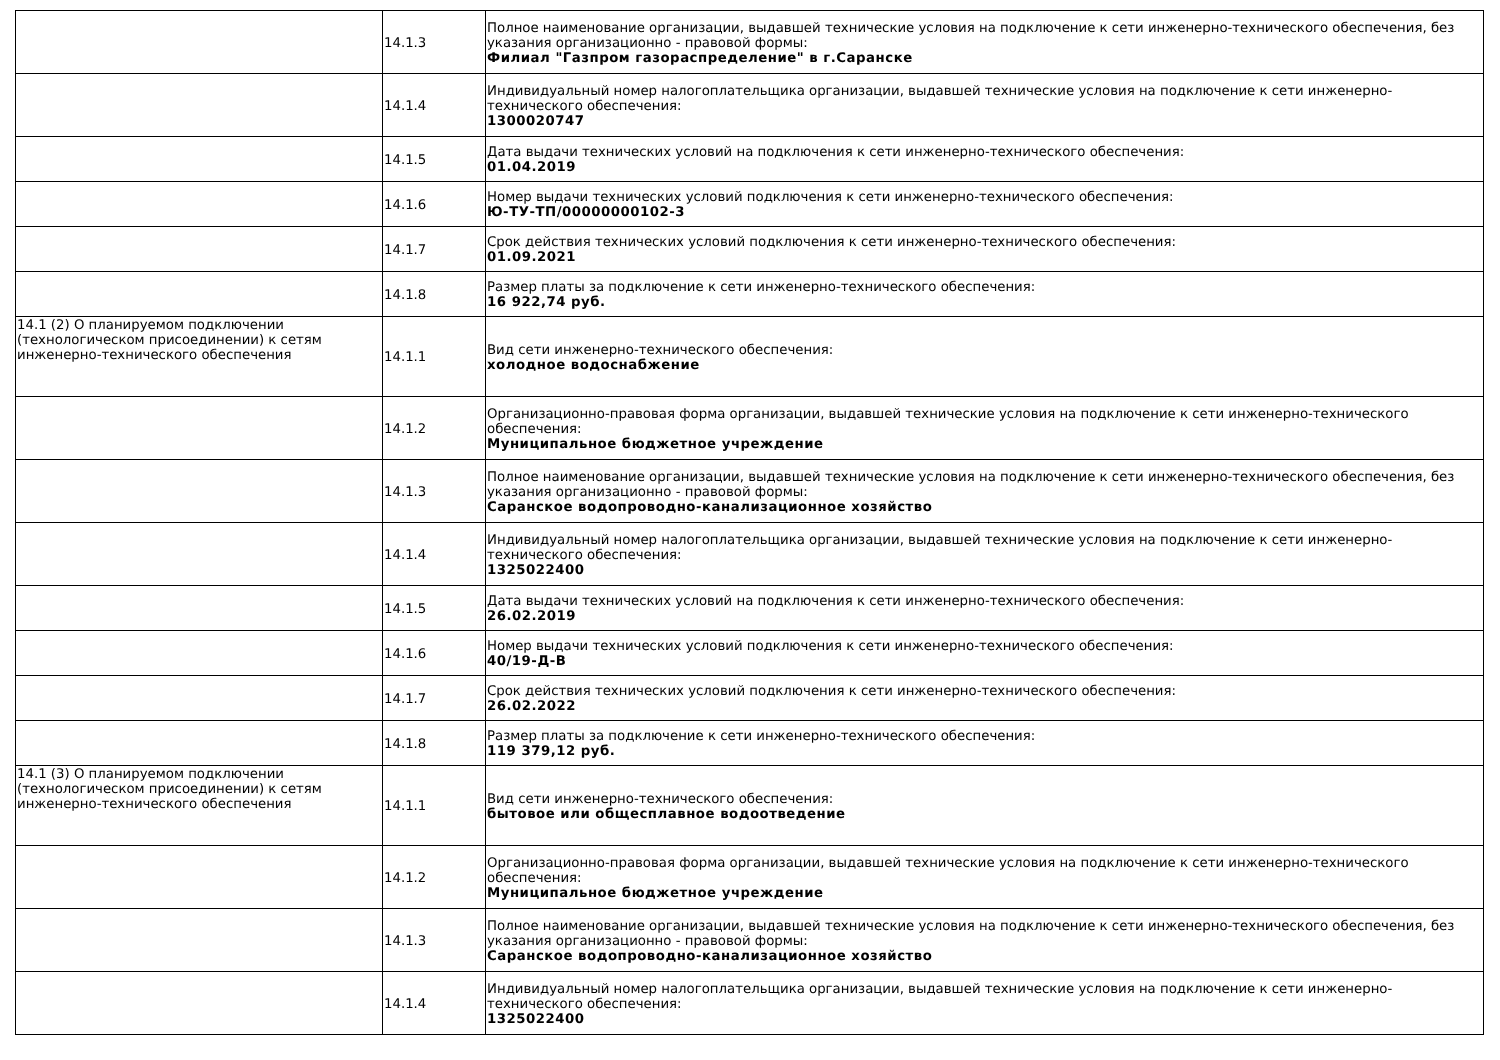| | 14.1.3 | Полное наименование организации, выдавшей технические условия на подключение к сети инженерно-технического обеспечения, без указания организационно - правовой формы: Филиал "Газпром газораспределение" в г.Саранске |
| | 14.1.4 | Индивидуальный номер налогоплательщика организации, выдавшей технические условия на подключение к сети инженерно-технического обеспечения: 1300020747 |
| | 14.1.5 | Дата выдачи технических условий на подключения к сети инженерно-технического обеспечения: 01.04.2019 |
| | 14.1.6 | Номер выдачи технических условий подключения к сети инженерно-технического обеспечения: Ю-ТУ-ТП/00000000102-3 |
| | 14.1.7 | Срок действия технических условий подключения к сети инженерно-технического обеспечения: 01.09.2021 |
| | 14.1.8 | Размер платы за подключение к сети инженерно-технического обеспечения: 16 922,74 руб. |
| 14.1 (2) О планируемом подключении (технологическом присоединении) к сетям инженерно-технического обеспечения | 14.1.1 | Вид сети инженерно-технического обеспечения: холодное водоснабжение |
| | 14.1.2 | Организационно-правовая форма организации, выдавшей технические условия на подключение к сети инженерно-технического обеспечения: Муниципальное бюджетное учреждение |
| | 14.1.3 | Полное наименование организации, выдавшей технические условия на подключение к сети инженерно-технического обеспечения, без указания организационно - правовой формы: Саранское водопроводно-канализационное хозяйство |
| | 14.1.4 | Индивидуальный номер налогоплательщика организации, выдавшей технические условия на подключение к сети инженерно-технического обеспечения: 1325022400 |
| | 14.1.5 | Дата выдачи технических условий на подключения к сети инженерно-технического обеспечения: 26.02.2019 |
| | 14.1.6 | Номер выдачи технических условий подключения к сети инженерно-технического обеспечения: 40/19-Д-В |
| | 14.1.7 | Срок действия технических условий подключения к сети инженерно-технического обеспечения: 26.02.2022 |
| | 14.1.8 | Размер платы за подключение к сети инженерно-технического обеспечения: 119 379,12 руб. |
| 14.1 (3) О планируемом подключении (технологическом присоединении) к сетям инженерно-технического обеспечения | 14.1.1 | Вид сети инженерно-технического обеспечения: бытовое или общесплавное водоотведение |
| | 14.1.2 | Организационно-правовая форма организации, выдавшей технические условия на подключение к сети инженерно-технического обеспечения: Муниципальное бюджетное учреждение |
| | 14.1.3 | Полное наименование организации, выдавшей технические условия на подключение к сети инженерно-технического обеспечения, без указания организационно - правовой формы: Саранское водопроводно-канализационное хозяйство |
| | 14.1.4 | Индивидуальный номер налогоплательщика организации, выдавшей технические условия на подключение к сети инженерно-технического обеспечения: 1325022400 |